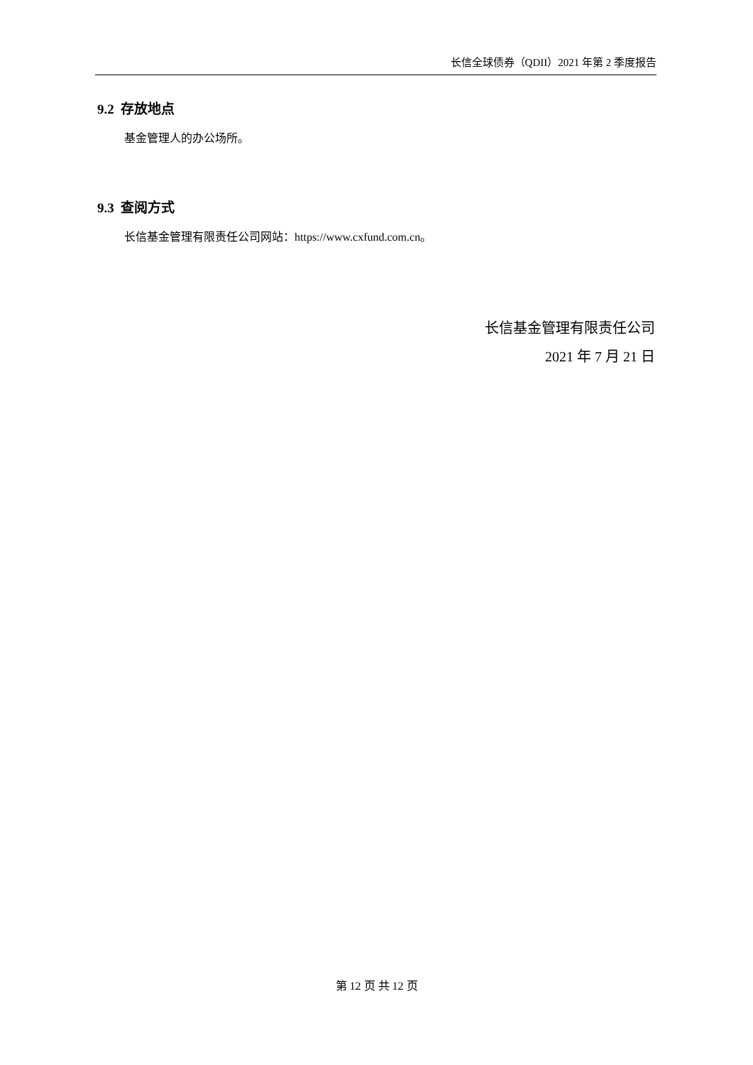长信全球债券（QDII）2021 年第 2 季度报告
9.2 存放地点
基金管理人的办公场所。
9.3 查阅方式
长信基金管理有限责任公司网站：https://www.cxfund.com.cn。
长信基金管理有限责任公司
2021 年 7 月 21 日
第 12 页 共 12 页